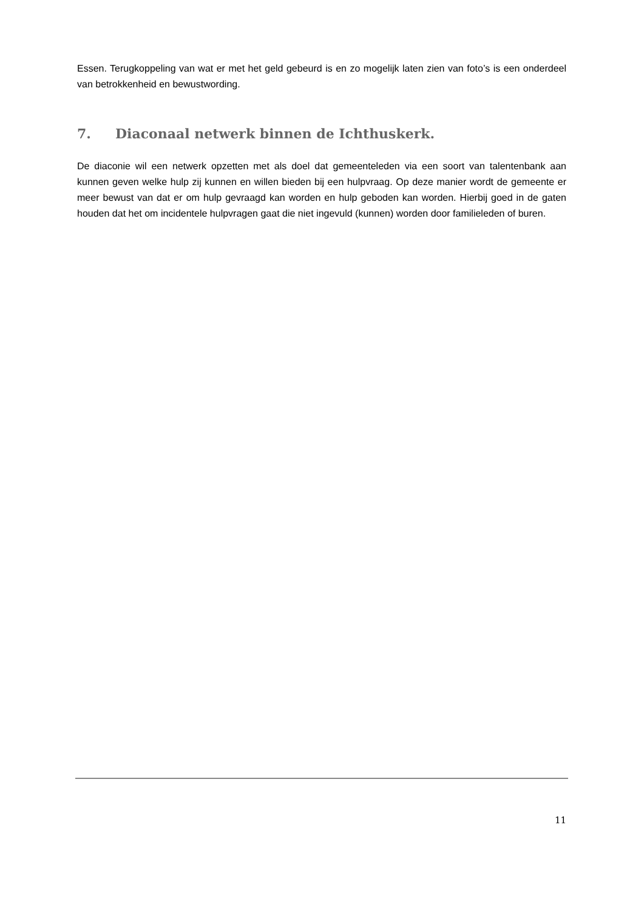Essen. Terugkoppeling van wat er met het geld gebeurd is en zo mogelijk laten zien van foto’s is een onderdeel van betrokkenheid en bewustwording.
7. Diaconaal netwerk binnen de Ichthuskerk.
De diaconie wil een netwerk opzetten met als doel dat gemeenteleden via een soort van talentenbank aan kunnen geven welke hulp zij kunnen en willen bieden bij een hulpvraag. Op deze manier wordt de gemeente er meer bewust van dat er om hulp gevraagd kan worden en hulp geboden kan worden. Hierbij goed in de gaten houden dat het om incidentele hulpvragen gaat die niet ingevuld (kunnen) worden door familieleden of buren.
11